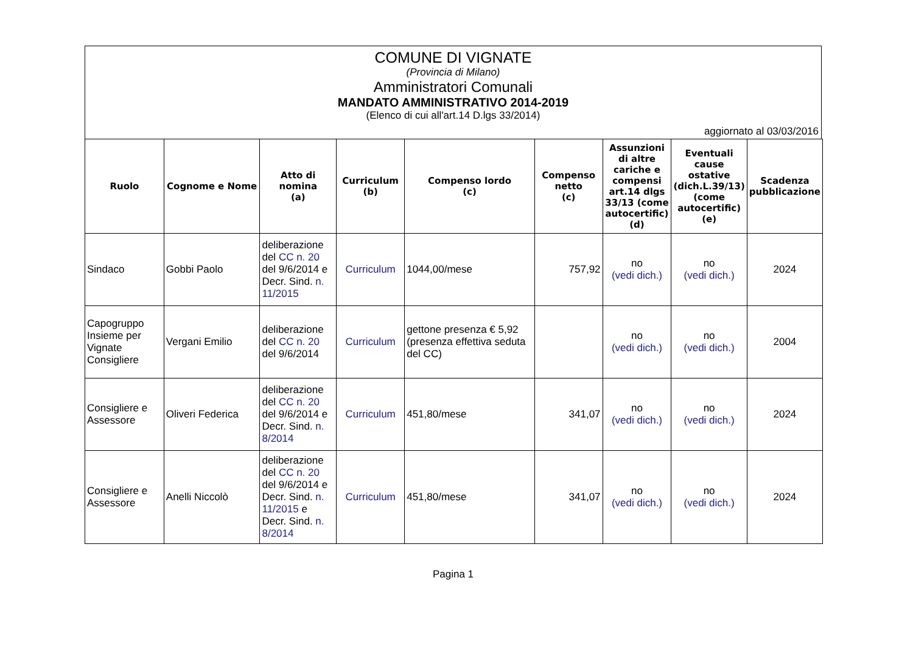COMUNE DI VIGNATE
(Provincia di Milano)
Amministratori Comunali
MANDATO AMMINISTRATIVO 2014-2019
(Elenco di cui all'art.14 D.lgs 33/2014)
aggiornato al 03/03/2016
| Ruolo | Cognome e Nome | Atto di nomina (a) | Curriculum (b) | Compenso lordo (c) | Compenso netto (c) | Assunzioni di altre cariche e compensi art.14 dlgs 33/13 (come autocertific) (d) | Eventuali cause ostative (dich.L.39/13) (come autocertific) (e) | Scadenza pubblicazione |
| --- | --- | --- | --- | --- | --- | --- | --- | --- |
| Sindaco | Gobbi Paolo | deliberazione del CC n. 20 del 9/6/2014 e Decr. Sind. n. 11/2015 | Curriculum | 1044,00/mese | 757,92 | no (vedi dich.) | no (vedi dich.) | 2024 |
| Capogruppo Insieme per Vignate Consigliere | Vergani Emilio | deliberazione del CC n. 20 del 9/6/2014 | Curriculum | gettone presenza € 5,92 (presenza effettiva seduta del CC) | | no (vedi dich.) | no (vedi dich.) | 2004 |
| Consigliere e Assessore | Oliveri Federica | deliberazione del CC n. 20 del 9/6/2014 e Decr. Sind. n. 8/2014 | Curriculum | 451,80/mese | 341,07 | no (vedi dich.) | no (vedi dich.) | 2024 |
| Consigliere e Assessore | Anelli Niccolò | deliberazione del CC n. 20 del 9/6/2014 e Decr. Sind. n. 11/2015 e Decr. Sind. n. 8/2014 | Curriculum | 451,80/mese | 341,07 | no (vedi dich.) | no (vedi dich.) | 2024 |
Pagina 1